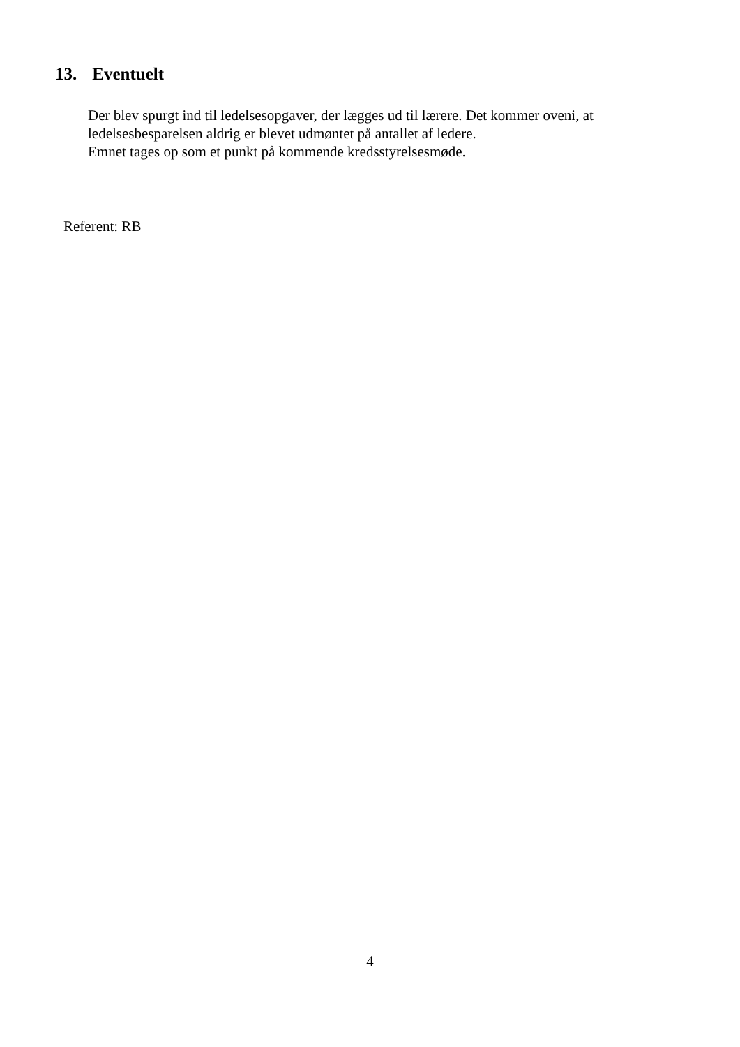13. Eventuelt
Der blev spurgt ind til ledelsesopgaver, der lægges ud til lærere. Det kommer oveni, at
ledelsesbesparelsen aldrig er blevet udmøntet på antallet af ledere.
Emnet tages op som et punkt på kommende kredsstyrelsesmøde.
Referent: RB
4